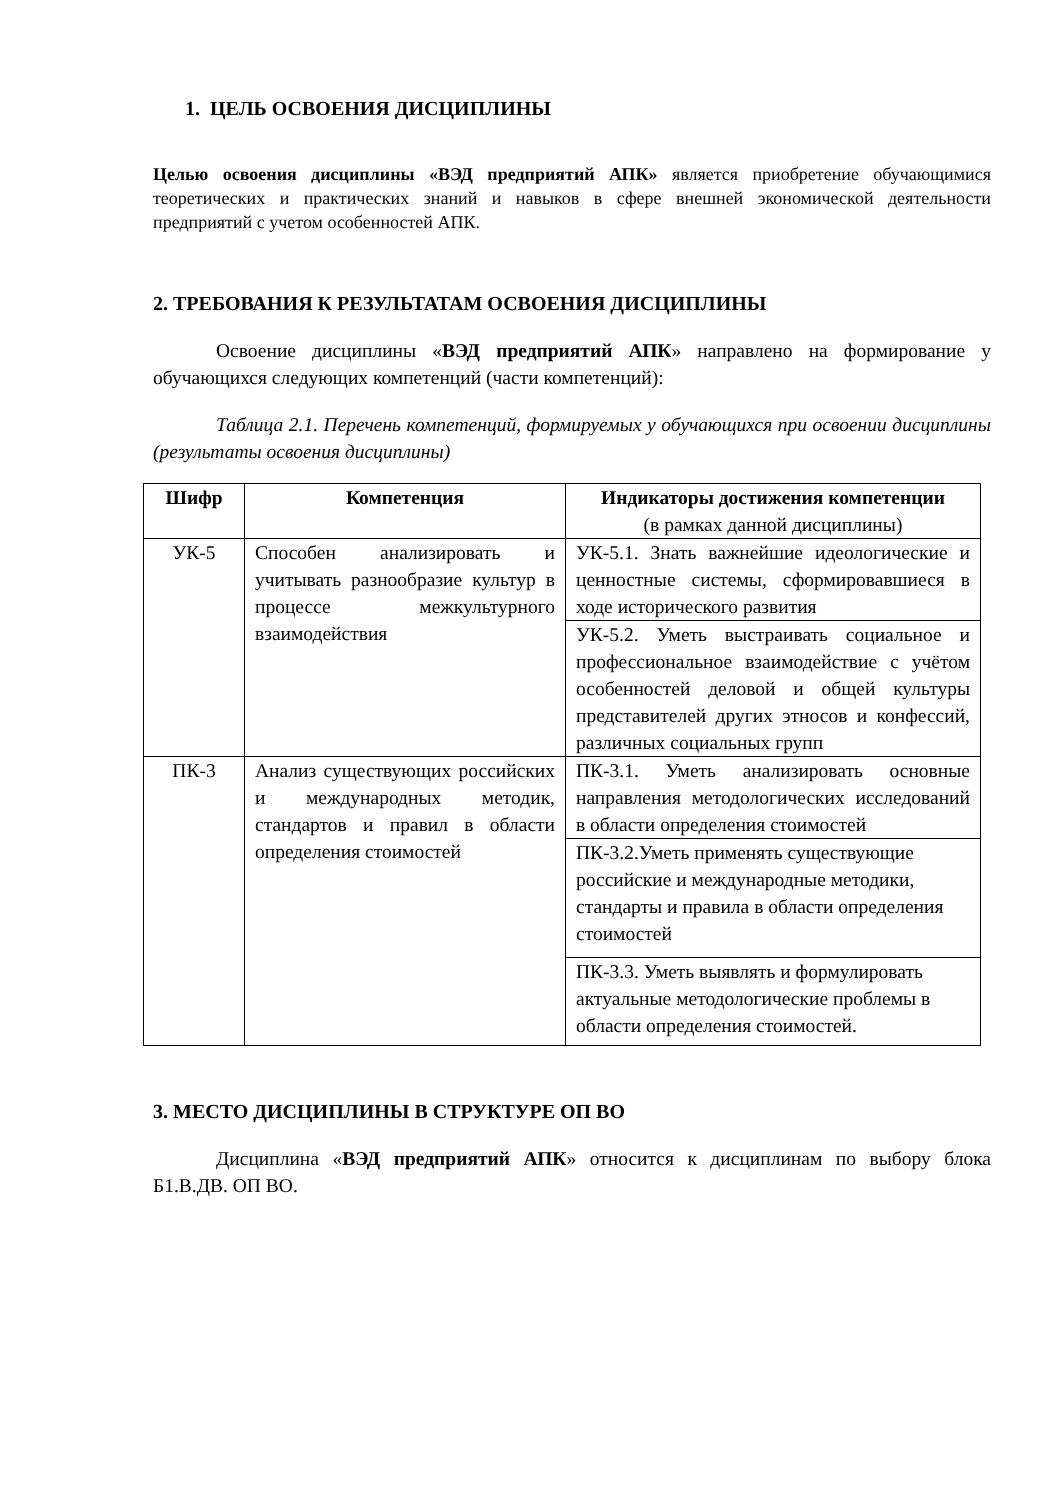1. ЦЕЛЬ ОСВОЕНИЯ ДИСЦИПЛИНЫ
Целью освоения дисциплины «ВЭД предприятий АПК» является приобретение обучающимися теоретических и практических знаний и навыков в сфере внешней экономической деятельности предприятий с учетом особенностей АПК.
2. ТРЕБОВАНИЯ К РЕЗУЛЬТАТАМ ОСВОЕНИЯ ДИСЦИПЛИНЫ
Освоение дисциплины «ВЭД предприятий АПК» направлено на формирование у обучающихся следующих компетенций (части компетенций):
Таблица 2.1. Перечень компетенций, формируемых у обучающихся при освоении дисциплины (результаты освоения дисциплины)
| Шифр | Компетенция | Индикаторы достижения компетенции (в рамках данной дисциплины) |
| --- | --- | --- |
| УК-5 | Способен анализировать и учитывать разнообразие культур в процессе межкультурного взаимодействия | УК-5.1. Знать важнейшие идеологические и ценностные системы, сформировавшиеся в ходе исторического развития |
| | | УК-5.2. Уметь выстраивать социальное и профессиональное взаимодействие с учётом особенностей деловой и общей культуры представителей других этносов и конфессий, различных социальных групп |
| ПК-3 | Анализ существующих российских и международных методик, стандартов и правил в области определения стоимостей | ПК-3.1. Уметь анализировать основные направления методологических исследований в области определения стоимостей |
| | | ПК-3.2.Уметь применять существующие российские и международные методики, стандарты и правила в области определения стоимостей |
| | | ПК-3.3. Уметь выявлять и формулировать актуальные методологические проблемы в области определения стоимостей. |
3. МЕСТО ДИСЦИПЛИНЫ В СТРУКТУРЕ ОП ВО
Дисциплина «ВЭД предприятий АПК» относится к дисциплинам по выбору блока Б1.В.ДВ. ОП ВО.